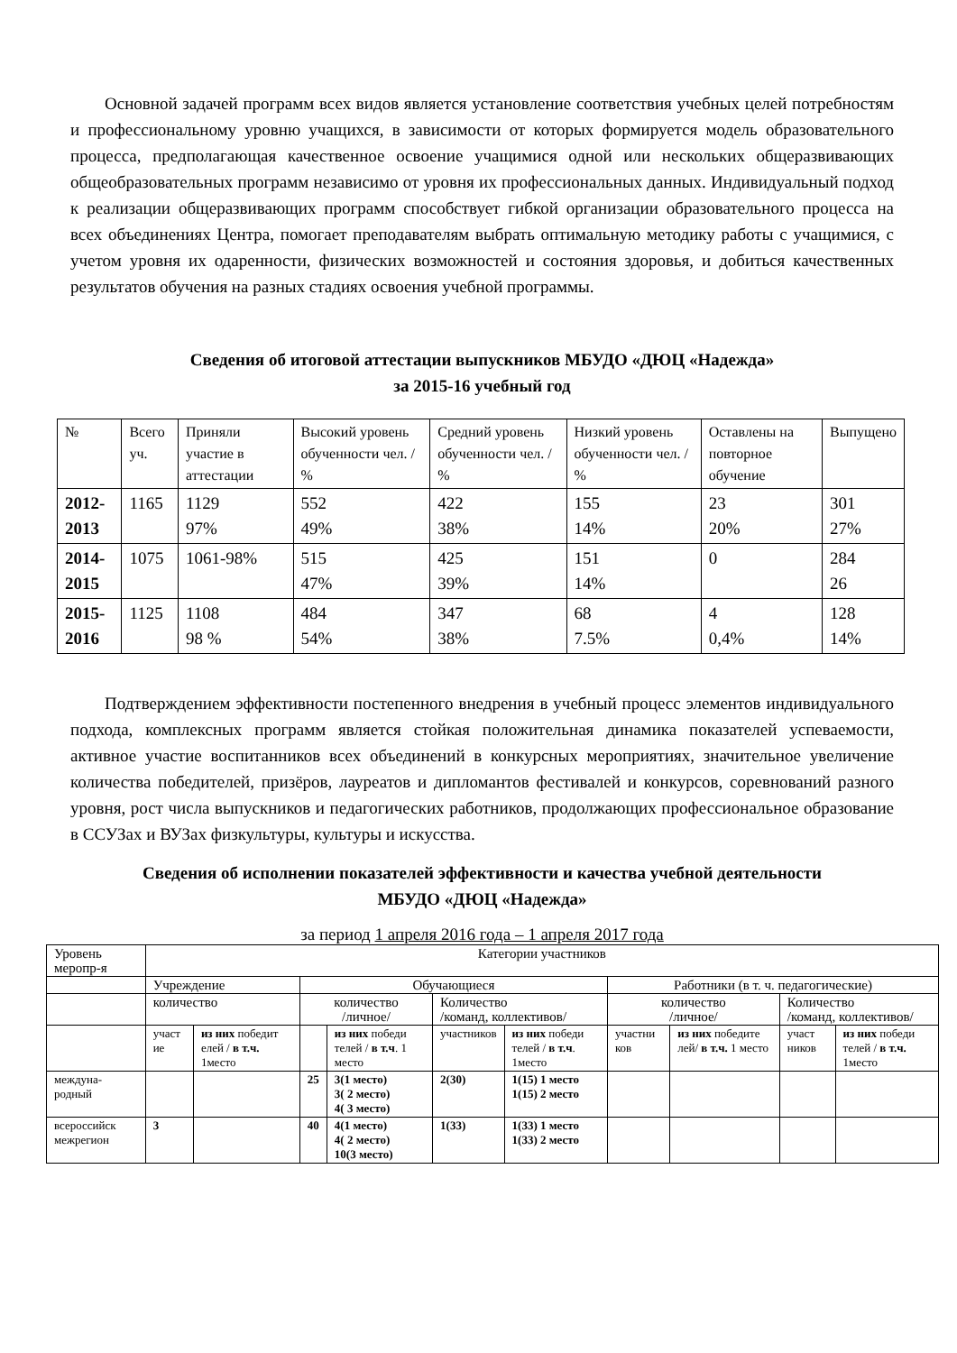Основной задачей программ всех видов является установление соответствия учебных целей потребностям и профессиональному уровню учащихся, в зависимости от которых формируется модель образовательного процесса, предполагающая качественное освоение учащимися одной или нескольких общеразвивающих общеобразовательных программ независимо от уровня их профессиональных данных. Индивидуальный подход к реализации общеразвивающих программ способствует гибкой организации образовательного процесса на всех объединениях Центра, помогает преподавателям выбрать оптимальную методику работы с учащимися, с учетом уровня их одаренности, физических возможностей и состояния здоровья, и добиться качественных результатов обучения на разных стадиях освоения учебной программы.
Сведения об итоговой аттестации выпускников МБУДО «ДЮЦ «Надежда»
за 2015-16 учебный год
| № | Всего уч. | Приняли участие в аттестации | Высокий уровень обученности чел. / % | Средний уровень обученности чел. / % | Низкий уровень обученности чел. / % | Оставлены на повторное обучение | Выпущено |
| 2012-2013 | 1165 | 1129 97% | 552 49% | 422 38% | 155 14% | 23 20% | 301 27% |
| 2014-2015 | 1075 | 1061-98% | 515 47% | 425 39% | 151 14% | 0 | 284 26 |
| 2015-2016 | 1125 | 1108 98 % | 484 54% | 347 38% | 68 7.5% | 4 0,4% | 128 14% |
Подтверждением эффективности постепенного внедрения в учебный процесс элементов индивидуального подхода, комплексных программ является стойкая положительная динамика показателей успеваемости, активное участие воспитанников всех объединений в конкурсных мероприятиях, значительное увеличение количества победителей, призёров, лауреатов и дипломантов фестивалей и конкурсов, соревнований разного уровня, рост числа выпускников и педагогических работников, продолжающих профессиональное образование в ССУЗах и ВУЗах физкультуры, культуры и искусства.
Сведения об исполнении показателей эффективности и качества учебной деятельности
МБУДО «ДЮЦ «Надежда»
за период 1 апреля 2016 года – 1 апреля 2017 года
| Уровень меропр-я | Категории участников | | | | | | | | | |
| | Учреждение | | Обучающиеся | | | | Работники (в т. ч. педагогические) | | | |
| | количество | | количество /личное/ | | Количество /команд, коллективов/ | | количество /личное/ | | Количество /команд, коллективов/ | |
| | участ ие | из них победит елей / в т.ч. 1место | | из них победи телей / в т.ч . 1 место | участников | из них победи телей / в т.ч . 1место | участни ков | из них победите лей/ в т.ч. 1 место | участ ников | из них победи телей / в т.ч. 1место |
| междуна-родный | | | 25 | 3(1 место) 3( 2 место) 4( 3 место) | 2(30) | 1(15) 1 место 1(15) 2 место | | | | |
| всероссийск межрегион | 3 | | 40 | 4(1 место) 4( 2 место) 10(3 место) | 1(33) | 1(33) 1 место 1(33) 2 место | | | | |